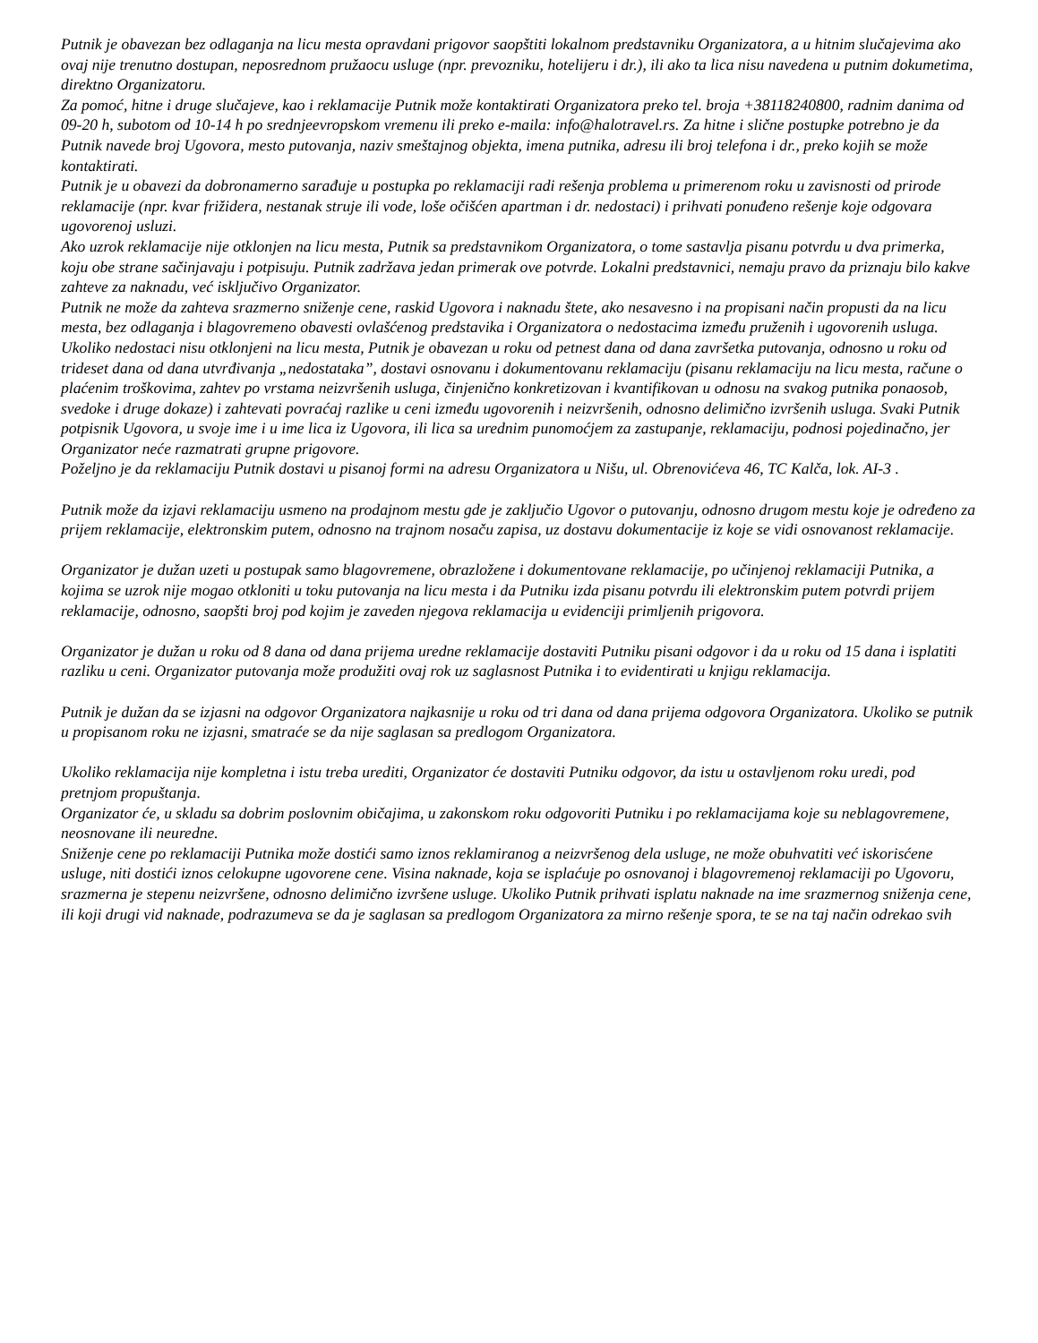Putnik je obavezan bez odlaganja na licu mesta opravdani prigovor saopštiti lokalnom predstavniku Organizatora, a u hitnim slučajevima ako ovaj nije trenutno dostupan, neposrednom pružaocu usluge (npr. prevozniku, hotelijeru i dr.), ili ako ta lica nisu navedena u putnim dokumetima, direktno Organizatoru.
Za pomoć, hitne i druge slučajeve, kao i reklamacije Putnik može kontaktirati Organizatora preko tel. broja +38118240800, radnim danima od 09-20 h, subotom od 10-14 h po srednjeevropskom vremenu ili preko e-maila: info@halotravel.rs. Za hitne i slične postupke potrebno je da Putnik navede broj Ugovora, mesto putovanja, naziv smeštajnog objekta, imena putnika, adresu ili broj telefona i dr., preko kojih se može kontaktirati.
Putnik je u obavezi da dobronamerno sarađuje u postupka po reklamaciji radi rešenja problema u primerenom roku u zavisnosti od prirode reklamacije (npr. kvar frižidera, nestanak struje ili vode, loše očišćen apartman i dr. nedostaci) i prihvati ponuđeno rešenje koje odgovara ugovorenoj usluzi.
Ako uzrok reklamacije nije otklonjen na licu mesta, Putnik sa predstavnikom Organizatora, o tome sastavlja pisanu potvrdu u dva primerka, koju obe strane sačinjavaju i potpisuju. Putnik zadržava jedan primerak ove potvrde. Lokalni predstavnici, nemaju pravo da priznaju bilo kakve zahteve za naknadu, već isključivo Organizator.
Putnik ne može da zahteva srazmerno sniženje cene, raskid Ugovora i naknadu štete, ako nesavesno i na propisani način propusti da na licu mesta, bez odlaganja i blagovremeno obavesti ovlašćenog predstavika i Organizatora o nedostacima između pruženih i ugovorenih usluga.
Ukoliko nedostaci nisu otklonjeni na licu mesta, Putnik je obavezan u roku od petnest dana od dana završetka putovanja, odnosno u roku od trideset dana od dana utvrđivanja „nedostataka”, dostavi osnovanu i dokumentovanu reklamaciju (pisanu reklamaciju na licu mesta, račune o plaćenim troškovima, zahtev po vrstama neizvršenih usluga, činjenično konkretizovan i kvantifikovan u odnosu na svakog putnika ponaosob, svedoke i druge dokaze) i zahtevati povraćaj razlike u ceni između ugovorenih i neizvršenih, odnosno delimično izvršenih usluga. Svaki Putnik potpisnik Ugovora, u svoje ime i u ime lica iz Ugovora, ili lica sa urednim punomoćjem za zastupanje, reklamaciju, podnosi pojedinačno, jer Organizator neće razmatrati grupne prigovore.
Poželjno je da reklamaciju Putnik dostavi u pisanoj formi na adresu Organizatora u Nišu, ul. Obrenovićeva 46, TC Kalča, lok. AI-3 .
Putnik može da izjavi reklamaciju usmeno na prodajnom mestu gde je zaključio Ugovor o putovanju, odnosno drugom mestu koje je određeno za prijem reklamacije, elektronskim putem, odnosno na trajnom nosaču zapisa, uz dostavu dokumentacije iz koje se vidi osnovanost reklamacije.
Organizator je dužan uzeti u postupak samo blagovremene, obrazložene i dokumentovane reklamacije, po učinjenoj reklamaciji Putnika, a kojima se uzrok nije mogao otkloniti u toku putovanja na licu mesta i da Putniku izda pisanu potvrdu ili elektronskim putem potvrdi prijem reklamacije, odnosno, saopšti broj pod kojim je zaveden njegova reklamacija u evidenciji primljenih prigovora.
Organizator je dužan u roku od 8 dana od dana prijema uredne reklamacije dostaviti Putniku pisani odgovor i da u roku od 15 dana i isplatiti razliku u ceni. Organizator putovanja može produžiti ovaj rok uz saglasnost Putnika i to evidentirati u knjigu reklamacija.
Putnik je dužan da se izjasni na odgovor Organizatora najkasnije u roku od tri dana od dana prijema odgovora Organizatora. Ukoliko se putnik u propisanom roku ne izjasni, smatraće se da nije saglasan sa predlogom Organizatora.
Ukoliko reklamacija nije kompletna i istu treba urediti, Organizator će dostaviti Putniku odgovor, da istu u ostavljenom roku uredi, pod pretnjom propuštanja.
Organizator će, u skladu sa dobrim poslovnim običajima, u zakonskom roku odgovoriti Putniku i po reklamacijama koje su neblagovremene, neosnovane ili neuredne.
Sniženje cene po reklamaciji Putnika može dostići samo iznos reklamiranog a neizvršenog dela usluge, ne može obuhvatiti već iskorisćene usluge, niti dostići iznos celokupne ugovorene cene. Visina naknade, koja se isplaćuje po osnovanoj i blagovremenoj reklamaciji po Ugovoru, srazmerna je stepenu neizvršene, odnosno delimično izvršene usluge. Ukoliko Putnik prihvati isplatu naknade na ime srazmernog sniženja cene, ili koji drugi vid naknade, podrazumeva se da je saglasan sa predlogom Organizatora za mirno rešenje spora, te se na taj način odrekao svih